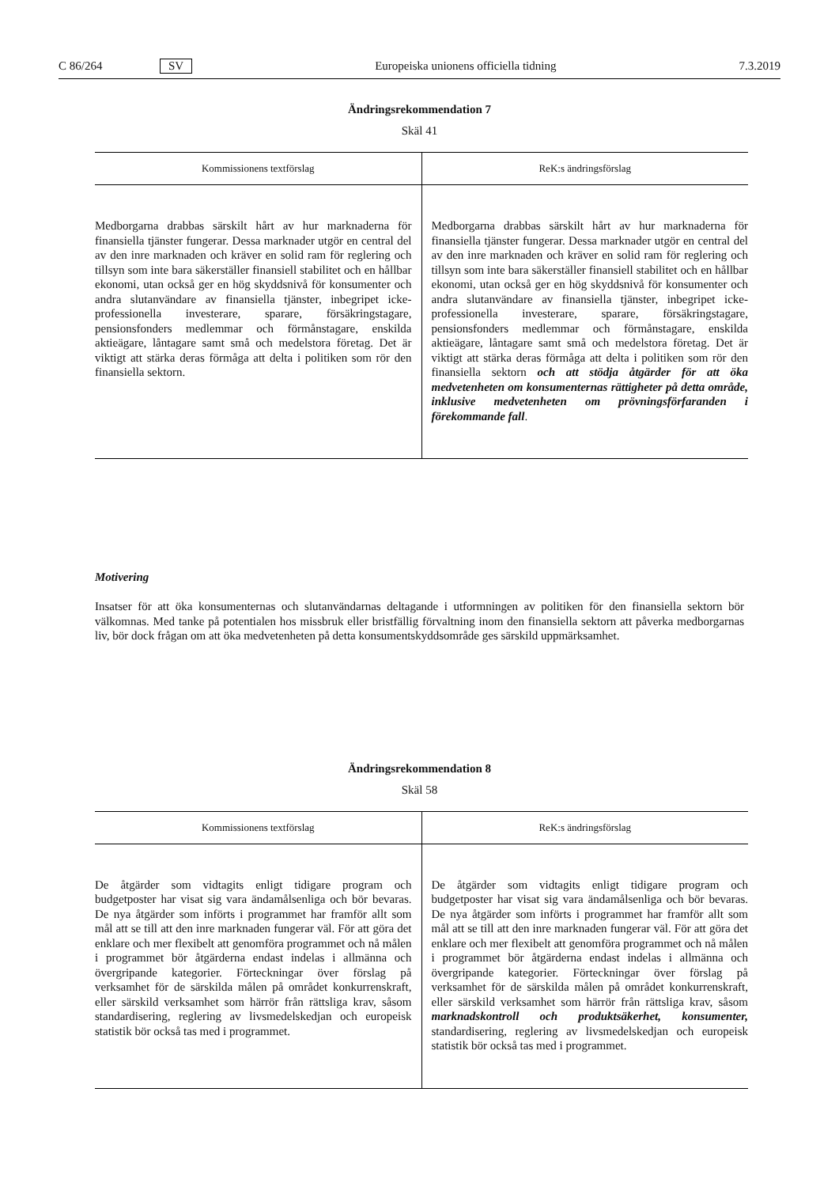C 86/264 SV Europeiska unionens officiella tidning 7.3.2019
Ändringsrekommendation 7
Skäl 41
| Kommissionens textförslag | ReK:s ändringsförslag |
| --- | --- |
| Medborgarna drabbas särskilt hårt av hur marknaderna för finansiella tjänster fungerar. Dessa marknader utgör en central del av den inre marknaden och kräver en solid ram för reglering och tillsyn som inte bara säkerställer finansiell stabilitet och en hållbar ekonomi, utan också ger en hög skyddsnivå för konsumenter och andra slutanvändare av finansiella tjänster, inbegripet icke-professionella investerare, sparare, försäkringstagare, pensionsfonders medlemmar och förmånstagare, enskilda aktieägare, låntagare samt små och medelstora företag. Det är viktigt att stärka deras förmåga att delta i politiken som rör den finansiella sektorn. | Medborgarna drabbas särskilt hårt av hur marknaderna för finansiella tjänster fungerar. Dessa marknader utgör en central del av den inre marknaden och kräver en solid ram för reglering och tillsyn som inte bara säkerställer finansiell stabilitet och en hållbar ekonomi, utan också ger en hög skyddsnivå för konsumenter och andra slutanvändare av finansiella tjänster, inbegripet icke-professionella investerare, sparare, försäkringstagare, pensionsfonders medlemmar och förmånstagare, enskilda aktieägare, låntagare samt små och medelstora företag. Det är viktigt att stärka deras förmåga att delta i politiken som rör den finansiella sektorn och att stödja åtgärder för att öka medvetenheten om konsumenternas rättigheter på detta område, inklusive medvetenheten om prövningsförfaranden i förekommande fall . |
Motivering
Insatser för att öka konsumenternas och slutanvändarnas deltagande i utformningen av politiken för den finansiella sektorn bör välkomnas. Med tanke på potentialen hos missbruk eller bristfällig förvaltning inom den finansiella sektorn att påverka medborgarnas liv, bör dock frågan om att öka medvetenheten på detta konsumentskyddsområde ges särskild uppmärksamhet.
Ändringsrekommendation 8
Skäl 58
| Kommissionens textförslag | ReK:s ändringsförslag |
| --- | --- |
| De åtgärder som vidtagits enligt tidigare program och budgetposter har visat sig vara ändamålsenliga och bör bevaras. De nya åtgärder som införts i programmet har framför allt som mål att se till att den inre marknaden fungerar väl. För att göra det enklare och mer flexibelt att genomföra programmet och nå målen i programmet bör åtgärderna endast indelas i allmänna och övergripande kategorier. Förteckningar över förslag på verksamhet för de särskilda målen på området konkurrenskraft, eller särskild verksamhet som härrör från rättsliga krav, såsom standardisering, reglering av livsmedelskedjan och europeisk statistik bör också tas med i programmet. | De åtgärder som vidtagits enligt tidigare program och budgetposter har visat sig vara ändamålsenliga och bör bevaras. De nya åtgärder som införts i programmet har framför allt som mål att se till att den inre marknaden fungerar väl. För att göra det enklare och mer flexibelt att genomföra programmet och nå målen i programmet bör åtgärderna endast indelas i allmänna och övergripande kategorier. Förteckningar över förslag på verksamhet för de särskilda målen på området konkurrenskraft, eller särskild verksamhet som härrör från rättsliga krav, såsom marknadskontroll och produktsäkerhet, konsumenter, standardisering, reglering av livsmedelskedjan och europeisk statistik bör också tas med i programmet. |